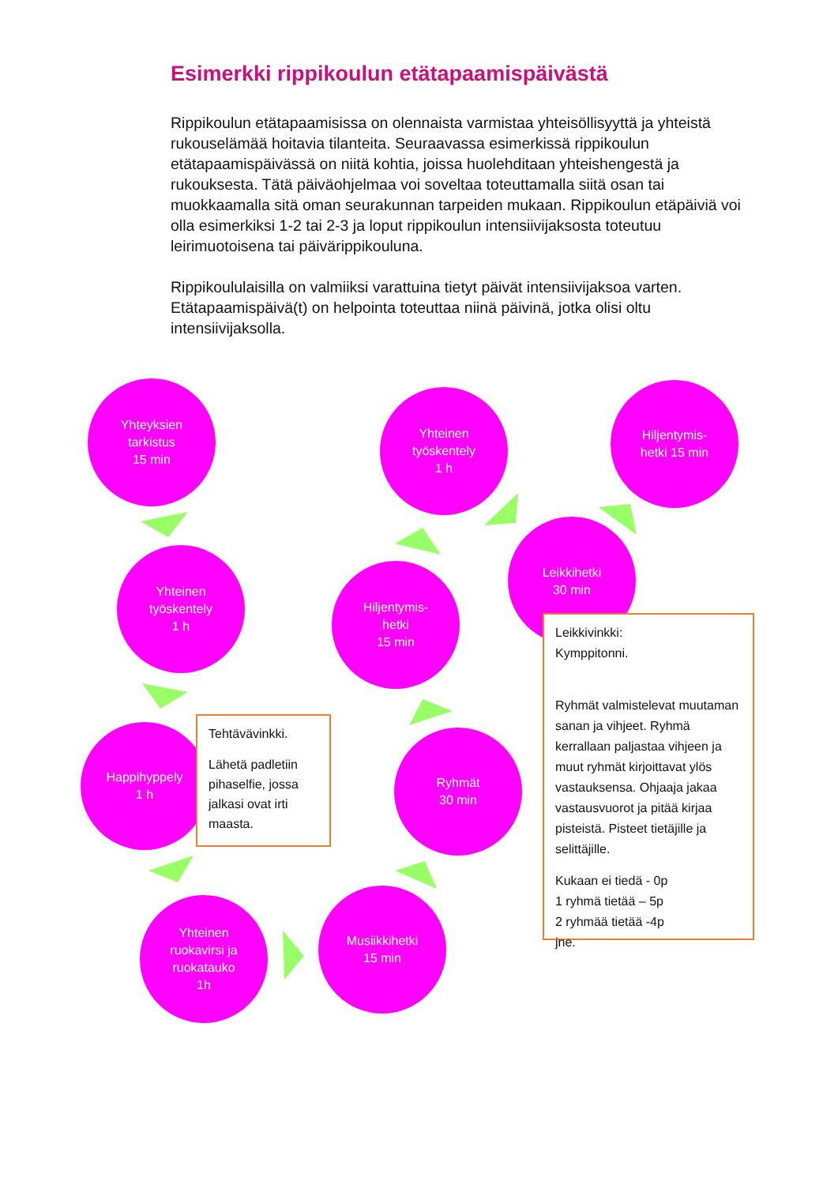Esimerkki rippikoulun etätapaamispäivästä
Rippikoulun etätapaamisissa on olennaista varmistaa yhteisöllisyyttä ja yhteistä rukouselämää hoitavia tilanteita. Seuraavassa esimerkissä rippikoulun etätapaamispäivässä on niitä kohtia, joissa huolehditaan yhteishengestä ja rukouksesta. Tätä päiväohjelmaa voi soveltaa toteuttamalla siitä osan tai muokkaamalla sitä oman seurakunnan tarpeiden mukaan. Rippikoulun etäpäiviä voi olla esimerkiksi 1-2 tai 2-3 ja loput rippikoulun intensiivijaksosta toteutuu leirimuotoisena tai päivärippikouluna.
Rippikoululaisilla on valmiiksi varattuina tietyt päivät intensiivijaksoa varten. Etätapaamispäivä(t) on helpointa toteuttaa niinä päivinä, jotka olisi oltu intensiivijaksolla.
Yhteyksien
tarkistus
15 min
Yhteinen
työskentely
1 h
Happihyppely
1 h
Yhteinen
ruokavirsi ja
ruokatauko
1h
Musiikkihetki
15 min
Ryhmät
30 min
Hiljentymis-
hetki
15 min
Yhteinen
työskentely
1 h
Leikkihetki
30 min
Hiljentymis-
hetki 15 min
Tehtävävinkki.
Lähetä padletiin pihaselfie, jossa jalkasi ovat irti maasta.
Leikkivinkki:
Kymppitonni.
Ryhmät valmistelevat muutaman sanan ja vihjeet. Ryhmä kerrallaan paljastaa vihjeen ja muut ryhmät kirjoittavat ylös vastauksensa. Ohjaaja jakaa vastausvuorot ja pitää kirjaa pisteistä. Pisteet tietäjille ja selittäjille.
Kukaan ei tiedä - 0p
1 ryhmä tietää – 5p
2 ryhmää tietää -4p
jne.